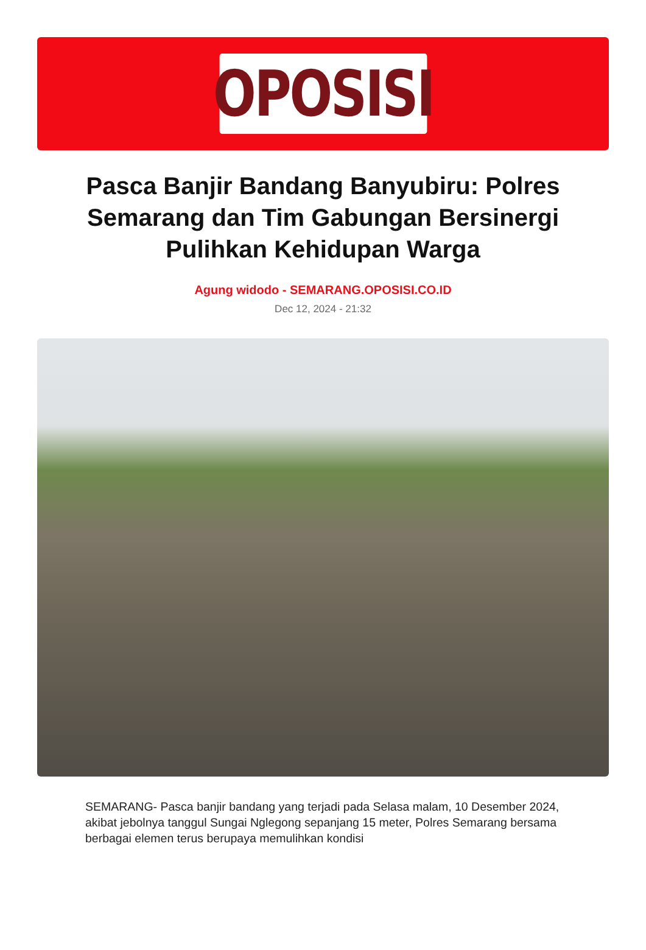OPOSISI
Pasca Banjir Bandang Banyubiru: Polres Semarang dan Tim Gabungan Bersinergi Pulihkan Kehidupan Warga
Agung widodo - SEMARANG.OPOSISI.CO.ID
Dec 12, 2024 - 21:32
SEMARANG- Pasca banjir bandang yang terjadi pada Selasa malam, 10 Desember 2024, akibat jebolnya tanggul Sungai Nglegong sepanjang 15 meter, Polres Semarang bersama berbagai elemen terus berupaya memulihkan kondisi